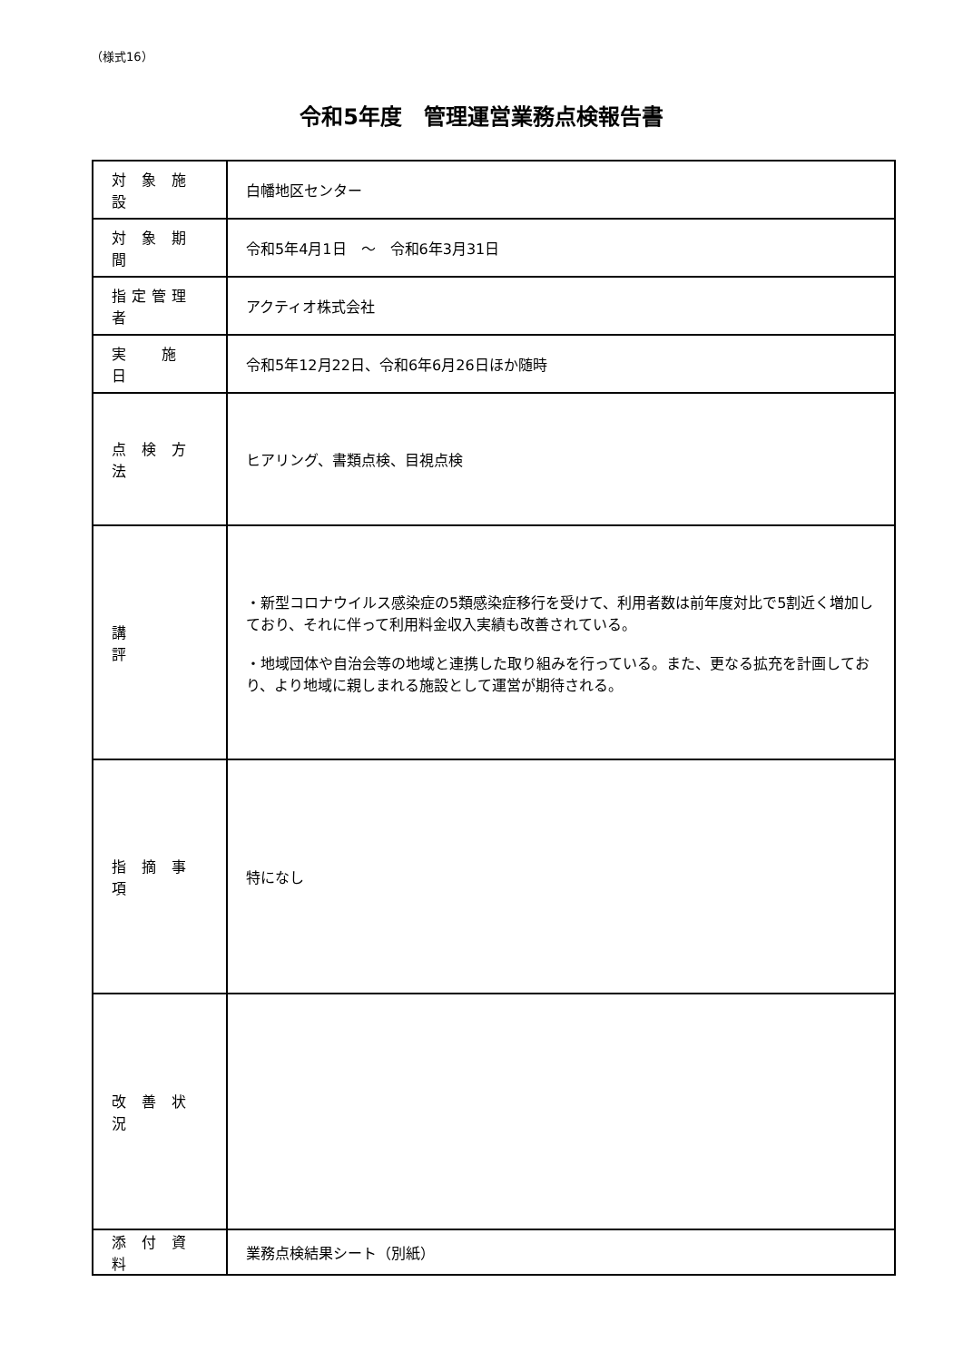（様式16）
令和5年度　管理運営業務点検報告書
| 対 象 施 設 | 白幡地区センター |
| 対 象 期 間 | 令和5年4月1日 ～ 令和6年3月31日 |
| 指定管理者 | アクティオ株式会社 |
| 実 施 日 | 令和5年12月22日、令和6年6月26日ほか随時 |
| 点 検 方 法 | ヒアリング、書類点検、目視点検 |
| 講 評 | ・新型コロナウイルス感染症の5類感染症移行を受けて、利用者数は前年度対比で5割近く増加しており、それに伴って利用料金収入実績も改善されている。 ・地域団体や自治会等の地域と連携した取り組みを行っている。また、更なる拡充を計画しており、より地域に親しまれる施設として運営が期待される。 |
| 指 摘 事 項 | 特になし |
| 改 善 状 況 | |
| 添 付 資 料 | 業務点検結果シート（別紙） |